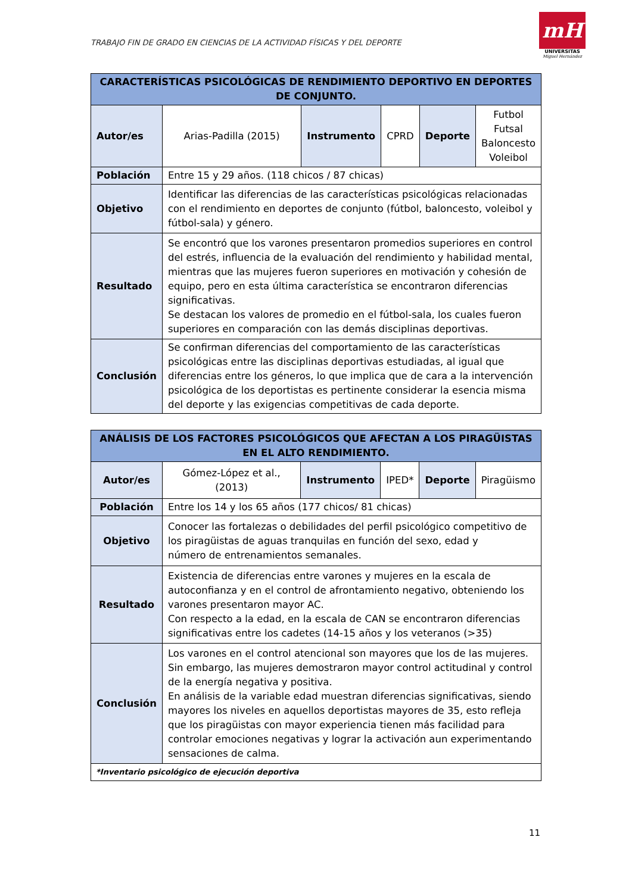TRABAJO FIN DE GRADO EN CIENCIAS DE LA ACTIVIDAD FÍSICAS Y DEL DEPORTE
mH
UNIVERSITAS
Miguel Hernández
| CARACTERÍSTICAS PSICOLÓGICAS DE RENDIMIENTO DEPORTIVO EN DEPORTES DE CONJUNTO. | | | | | |
| --- | --- | --- | --- | --- | --- |
| Autor/es | Arias-Padilla (2015) | Instrumento | CPRD | Deporte | Futbol Futsal Baloncesto Voleibol |
| Población | Entre 15 y 29 años. (118 chicos / 87 chicas) | | | | |
| Objetivo | Identificar las diferencias de las características psicológicas relacionadas con el rendimiento en deportes de conjunto (fútbol, baloncesto, voleibol y fútbol-sala) y género. | | | | |
| Resultado | Se encontró que los varones presentaron promedios superiores en control del estrés, influencia de la evaluación del rendimiento y habilidad mental, mientras que las mujeres fueron superiores en motivación y cohesión de equipo, pero en esta última característica se encontraron diferencias significativas. Se destacan los valores de promedio en el fútbol-sala, los cuales fueron superiores en comparación con las demás disciplinas deportivas. | | | | |
| Conclusión | Se confirman diferencias del comportamiento de las características psicológicas entre las disciplinas deportivas estudiadas, al igual que diferencias entre los géneros, lo que implica que de cara a la intervención psicológica de los deportistas es pertinente considerar la esencia misma del deporte y las exigencias competitivas de cada deporte. | | | | |
| ANÁLISIS DE LOS FACTORES PSICOLÓGICOS QUE AFECTAN A LOS PIRAGÜISTAS EN EL ALTO RENDIMIENTO. | | | | | |
| --- | --- | --- | --- | --- | --- |
| Autor/es | Gómez-López et al., (2013) | Instrumento | IPED* | Deporte | Piragüismo |
| Población | Entre los 14 y los 65 años (177 chicos/ 81 chicas) | | | | |
| Objetivo | Conocer las fortalezas o debilidades del perfil psicológico competitivo de los piragüistas de aguas tranquilas en función del sexo, edad y número de entrenamientos semanales. | | | | |
| Resultado | Existencia de diferencias entre varones y mujeres en la escala de autoconfianza y en el control de afrontamiento negativo, obteniendo los varones presentaron mayor AC. Con respecto a la edad, en la escala de CAN se encontraron diferencias significativas entre los cadetes (14-15 años y los veteranos (>35) | | | | |
| Conclusión | Los varones en el control atencional son mayores que los de las mujeres. Sin embargo, las mujeres demostraron mayor control actitudinal y control de la energía negativa y positiva. En análisis de la variable edad muestran diferencias significativas, siendo mayores los niveles en aquellos deportistas mayores de 35, esto refleja que los piragüistas con mayor experiencia tienen más facilidad para controlar emociones negativas y lograr la activación aun experimentando sensaciones de calma. | | | | |
| *Inventario psicológico de ejecución deportiva | | | | | |
11